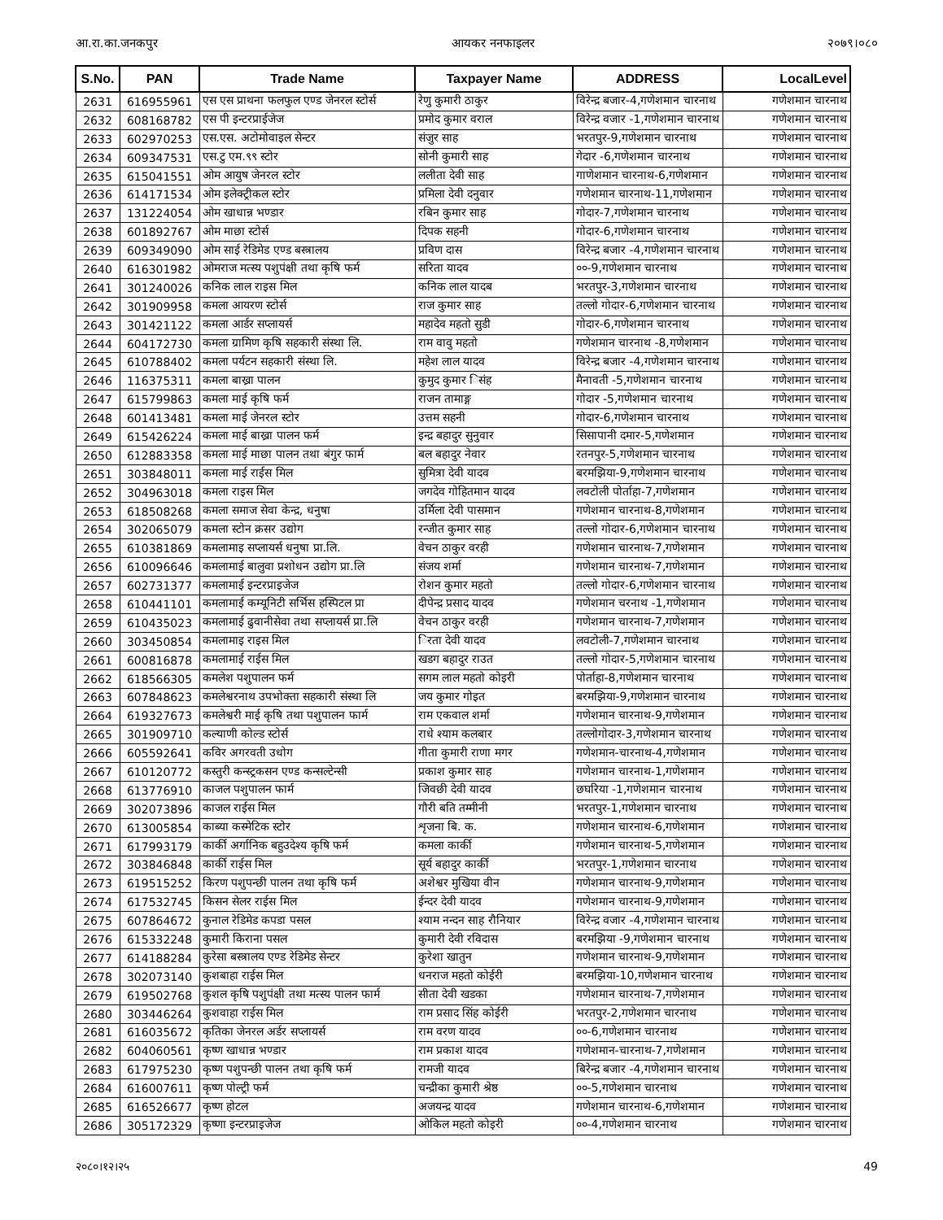आ.रा.का.जनकपुर आयकर ननफाइलर २०७९।०८०
| S.No. | PAN | Trade Name | Taxpayer Name | ADDRESS | LocalLevel |
| --- | --- | --- | --- | --- | --- |
| 2631 | 616955961 | एस एस प्राथना फलफुल एण्ड जेनरल स्टोर्स | रेणु कुमारी ठाकुर | विरेन्द्र बजार-4,गणेशमान चारनाथ | गणेशमान चारनाथ |
| 2632 | 608168782 | एस पी इन्टरप्राईजेज | प्रमोद कुमार वराल | विरेन्द्र वजार -1,गणेशमान चारनाथ | गणेशमान चारनाथ |
| 2633 | 602970253 | एस.एस. अटोमोवाइल सेन्टर | संजुर साह | भरतपुर-9,गणेशमान चारनाथ | गणेशमान चारनाथ |
| 2634 | 609347531 | एस.टु एम.९९ स्टोर | सोनी कुमारी साह | गेदार -6,गणेशमान चारनाथ | गणेशमान चारनाथ |
| 2635 | 615041551 | ओम आयुष जेनरल स्टोर | ललीता देवी साह | गाणेशमान चारनाथ-6,गणेशमान | गणेशमान चारनाथ |
| 2636 | 614171534 | ओम इलेक्ट्रीकल स्टोर | प्रमिला देवी दनुवार | गणेशमान चारनाथ-11,गणेशमान | गणेशमान चारनाथ |
| 2637 | 131224054 | ओम खाधान्न भण्डार | रबिन कुमार साह | गोदार-7,गणेशमान चारनाथ | गणेशमान चारनाथ |
| 2638 | 601892767 | ओम माछा स्टोर्स | दिपक सहनी | गोदार-6,गणेशमान चारनाथ | गणेशमान चारनाथ |
| 2639 | 609349090 | ओम साई रेडिमेड एण्ड बस्त्रालय | प्रविण दास | विरेन्द्र बजार -4,गणेशमान चारनाथ | गणेशमान चारनाथ |
| 2640 | 616301982 | ओमराज मत्स्य पशुपंक्षी तथा कृषि फर्म | सरिता यादव | ००-9,गणेशमान चारनाथ | गणेशमान चारनाथ |
| 2641 | 301240026 | कनिक लाल राइस मिल | कनिक लाल यादब | भरतपुर-3,गणेशमान चारनाथ | गणेशमान चारनाथ |
| 2642 | 301909958 | कमला आयरण स्टोर्स | राज कुमार साह | तल्लो गोदार-6,गणेशमान चारनाथ | गणेशमान चारनाथ |
| 2643 | 301421122 | कमला आर्डर सप्लायर्स | महादेव महतो सुडी | गोदार-6,गणेशमान चारनाथ | गणेशमान चारनाथ |
| 2644 | 604172730 | कमला ग्रामिण कृषि सहकारी संस्था लि. | राम वावु महतो | गणेशमान चारनाथ -8,गणेशमान | गणेशमान चारनाथ |
| 2645 | 610788402 | कमला पर्यटन सहकारी संस्था लि. | महेश लाल यादव | विरेन्द्र बजार -4,गणेशमान चारनाथ | गणेशमान चारनाथ |
| 2646 | 116375311 | कमला बाख्रा पालन | कुमुद कुमार िसंह | मैनावती -5,गणेशमान चारनाथ | गणेशमान चारनाथ |
| 2647 | 615799863 | कमला माई कृषि फर्म | राजन तामाङ्ग | गोदार -5,गणेशमान चारनाथ | गणेशमान चारनाथ |
| 2648 | 601413481 | कमला माई जेनरल स्टोर | उत्तम सहनी | गोदार-6,गणेशमान चारनाथ | गणेशमान चारनाथ |
| 2649 | 615426224 | कमला माई बाख्रा पालन फर्म | इन्द्र बहादुर सुनुवार | सिसापानी दमार-5,गणेशमान | गणेशमान चारनाथ |
| 2650 | 612883358 | कमला माई माछा पालन तथा बंगुर फार्म | बल बहादुर नेवार | रतनपुर-5,गणेशमान चारनाथ | गणेशमान चारनाथ |
| 2651 | 303848011 | कमला माई राईस मिल | सुमित्रा देवी यादव | बरमझिया-9,गणेशमान चारनाथ | गणेशमान चारनाथ |
| 2652 | 304963018 | कमला राइस मिल | जगदेव गोहितमान यादव | लवटोली पोर्ताहा-7,गणेशमान | गणेशमान चारनाथ |
| 2653 | 618508268 | कमला समाज सेवा केन्द्र, धनुषा | उर्मिला देवी पासमान | गणेशमान चारनाथ-8,गणेशमान | गणेशमान चारनाथ |
| 2654 | 302065079 | कमला स्टोन क्रसर उद्योग | रन्जीत कुमार साह | तल्लो गोदार-6,गणेशमान चारनाथ | गणेशमान चारनाथ |
| 2655 | 610381869 | कमलामाइ सप्लायर्स धनुषा प्रा.लि. | वेचन ठाकुर वरही | गणेशमान चारनाथ-7,गणेशमान | गणेशमान चारनाथ |
| 2656 | 610096646 | कमलामाई बालुवा प्रशोधन उद्योग प्रा.लि | संजय शर्मा | गणेशमान चारनाथ-7,गणेशमान | गणेशमान चारनाथ |
| 2657 | 602731377 | कमलामाई इन्टरप्राइजेज | रोशन कुमार महतो | तल्लो गोदार-6,गणेशमान चारनाथ | गणेशमान चारनाथ |
| 2658 | 610441101 | कमलामाई कम्यूनिटी सर्भिस हस्पिटल प्रा | दीपेन्द्र प्रसाद यादव | गणेशमान चरनाथ -1,गणेशमान | गणेशमान चारनाथ |
| 2659 | 610435023 | कमलामाई ढुवानीसेवा तथा सप्लायर्स प्रा.लि | वेचन ठाकुर वरही | गणेशमान चारनाथ-7,गणेशमान | गणेशमान चारनाथ |
| 2660 | 303450854 | कमलामाइ राइस मिल | िरता देवी यादव | लवटोली-7,गणेशमान चारनाथ | गणेशमान चारनाथ |
| 2661 | 600816878 | कमलामाई राईस मिल | खडग बहादुर राउत | तल्लो गोदार-5,गणेशमान चारनाथ | गणेशमान चारनाथ |
| 2662 | 618566305 | कमलेश पशुपालन फर्म | सगम लाल महतो कोइरी | पोर्ताहा-8,गणेशमान चारनाथ | गणेशमान चारनाथ |
| 2663 | 607848623 | कमलेश्वरनाथ उपभोक्ता सहकारी संस्था लि | जय कुमार गोइत | बरमझिया-9,गणेशमान चारनाथ | गणेशमान चारनाथ |
| 2664 | 619327673 | कमलेश्वरी माई कृषि तथा पशुपालन फार्म | राम एकवाल शर्मा | गणेशमान चारनाथ-9,गणेशमान | गणेशमान चारनाथ |
| 2665 | 301909710 | कल्याणी कोल्ड स्टोर्स | राधे श्याम कलबार | तल्लोगोदार-3,गणेशमान चारनाथ | गणेशमान चारनाथ |
| 2666 | 605592641 | कविर अगरवती उधोग | गीता कुमारी राणा मगर | गणेशमान-चारनाथ-4,गणेशमान | गणेशमान चारनाथ |
| 2667 | 610120772 | कस्तुरी कन्स्ट्रकसन एण्ड कन्सल्टेन्सी | प्रकाश कुमार साह | गणेशमान चारनाथ-1,गणेशमान | गणेशमान चारनाथ |
| 2668 | 613776910 | काजल पशुपालन फार्म | जिवछी देवी यादव | छघरिया -1,गणेशमान चारनाथ | गणेशमान चारनाथ |
| 2669 | 302073896 | काजल राईस मिल | गौरी बति तम्मीनी | भरतपुर-1,गणेशमान चारनाथ | गणेशमान चारनाथ |
| 2670 | 613005854 | काब्या कस्मेटिक स्टोर | शृजना बि. क. | गणेशमान चारनाथ-6,गणेशमान | गणेशमान चारनाथ |
| 2671 | 617993179 | कार्की अर्गानिक बहुउदेश्य कृषि फर्म | कमला कार्की | गणेशमान चारनाथ-5,गणेशमान | गणेशमान चारनाथ |
| 2672 | 303846848 | कार्की राईस मिल | सूर्य बहादुर कार्की | भरतपुर-1,गणेशमान चारनाथ | गणेशमान चारनाथ |
| 2673 | 619515252 | किरण पशुपन्छी पालन तथा कृषि फर्म | अशेश्वर मुखिया वीन | गणेशमान चारनाथ-9,गणेशमान | गणेशमान चारनाथ |
| 2674 | 617532745 | किसन सेलर राईस मिल | ईन्दर देवी यादव | गणेशमान चारनाथ-9,गणेशमान | गणेशमान चारनाथ |
| 2675 | 607864672 | कुनाल रेडिमेड कपडा पसल | श्याम नन्दन साह रौनियार | विरेन्द्र वजार -4,गणेशमान चारनाथ | गणेशमान चारनाथ |
| 2676 | 615332248 | कुमारी किराना पसल | कुमारी देवी रविदास | बरमझिया -9,गणेशमान चारनाथ | गणेशमान चारनाथ |
| 2677 | 614188284 | कुरेसा बस्त्रालय एण्ड रेडिमेड सेन्टर | कुरेशा खातुन | गणेशमान चारनाथ-9,गणेशमान | गणेशमान चारनाथ |
| 2678 | 302073140 | कुशबाहा राईस मिल | धनराज महतो कोईरी | बरमझिया-10,गणेशमान चारनाथ | गणेशमान चारनाथ |
| 2679 | 619502768 | कुशल कृषि पशुपंक्षी तथा मत्स्य पालन फार्म | सीता देवी खडका | गणेशमान चारनाथ-7,गणेशमान | गणेशमान चारनाथ |
| 2680 | 303446264 | कुशवाहा राईस मिल | राम प्रसाद सिंह कोईरी | भरतपुर-2,गणेशमान चारनाथ | गणेशमान चारनाथ |
| 2681 | 616035672 | कृतिका जेनरल अर्डर सप्लायर्स | राम वरण यादव | ००-6,गणेशमान चारनाथ | गणेशमान चारनाथ |
| 2682 | 604060561 | कृष्ण खाधान्न भण्डार | राम प्रकाश यादव | गणेशमान-चारनाथ-7,गणेशमान | गणेशमान चारनाथ |
| 2683 | 617975230 | कृष्ण पशुपन्छी पालन तथा कृषि फर्म | रामजी यादव | बिरेन्द्र बजार -4,गणेशमान चारनाथ | गणेशमान चारनाथ |
| 2684 | 616007611 | कृष्ण पोल्ट्री फर्म | चन्द्रीका कुमारी श्रेष्ठ | ००-5,गणेशमान चारनाथ | गणेशमान चारनाथ |
| 2685 | 616526677 | कृष्ण होटल | अजयन्द्र यादव | गणेशमान चारनाथ-6,गणेशमान | गणेशमान चारनाथ |
| 2686 | 305172329 | कृष्णा इन्टरप्राइजेज | ओकिल महतो कोइरी | ००-4,गणेशमान चारनाथ | गणेशमान चारनाथ |
२०८०।१२।२५ 49